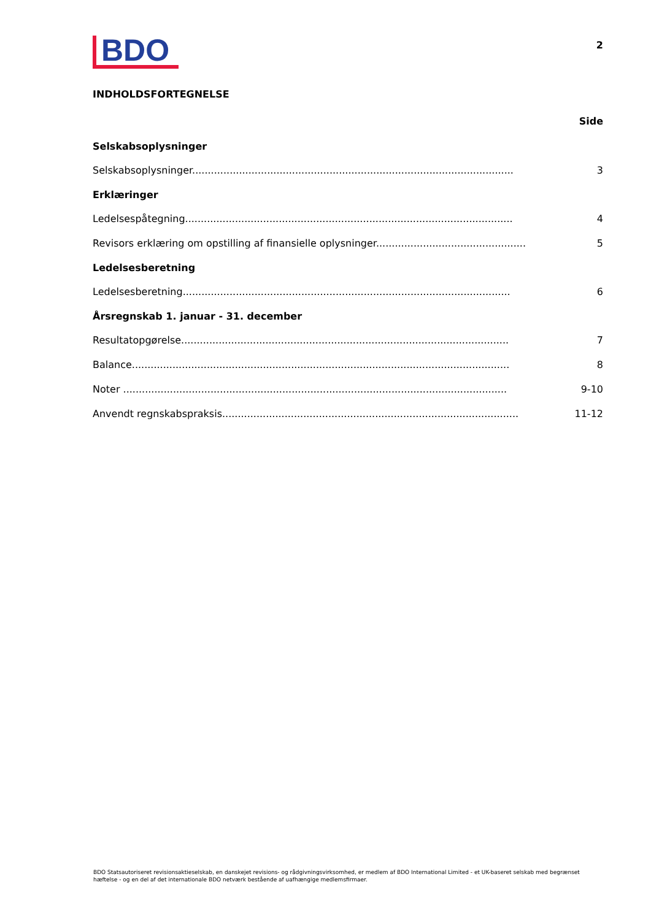BDO
2
INDHOLDSFORTEGNELSE
Side
Selskabsoplysninger
Selskabsoplysninger....................................................................................................... 3
Erklæringer
Ledelsespåtegning......................................................................................................... 4
Revisors erklæring om opstilling af finansielle oplysninger...................................................... 5
Ledelsesberetning
Ledelsesberetning......................................................................................................... 6
Årsregnskab 1. januar - 31. december
Resultatopgørelse......................................................................................................... 7
Balance......................................................................................................................... 8
Noter ........................................................................................................................... 9-10
Anvendt regnskabspraksis............................................................................................... 11-12
BDO Statsautoriseret revisionsaktieselskab, en danskejet revisions- og rådgivningsvirksomhed, er medlem af BDO International Limited - et UK-baseret selskab med begrænset hæftelse - og en del af det internationale BDO netværk bestående af uafhængige medlemsfirmaer.